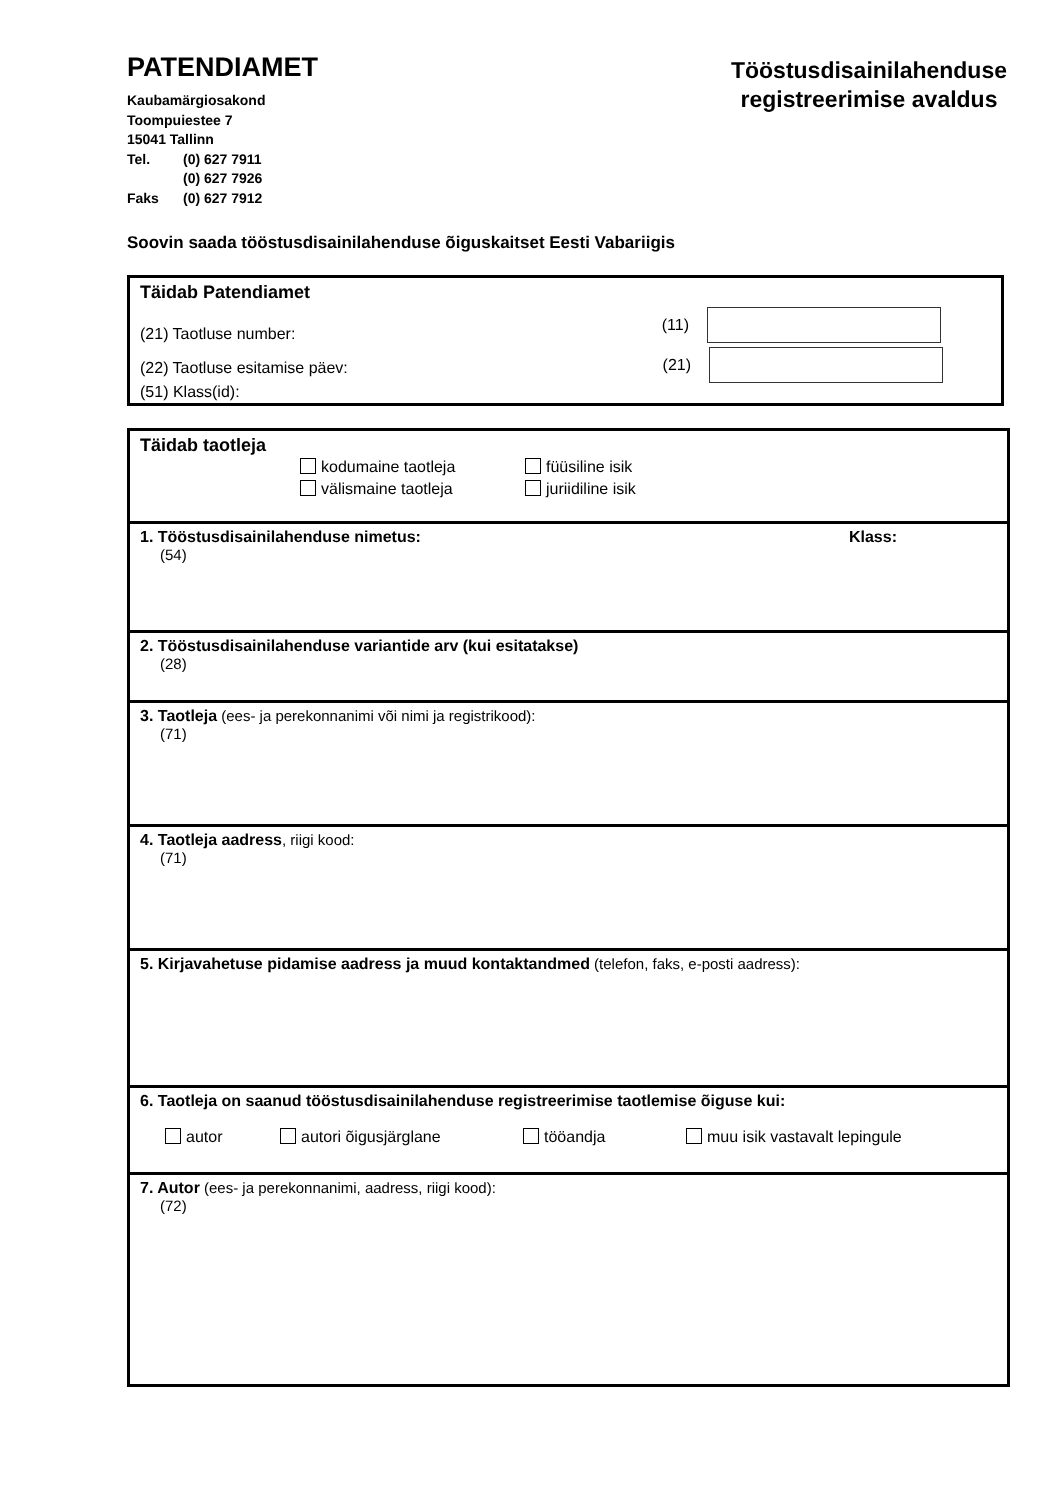PATENDIAMET
Kaubamärgiosakond
Toompuiestee 7
15041 Tallinn
Tel. (0) 627 7911
(0) 627 7926
Faks (0) 627 7912
Tööstusdisainilahenduse
registreerimise avaldus
Soovin saada tööstusdisainilahenduse õiguskaitset Eesti Vabariigis
Täidab Patendiamet
(21) Taotluse number:
(11)
(22) Taotluse esitamise päev:
(21)
(51) Klass(id):
Täidab taotleja
kodumaine taotleja
füüsiline isik
välismaine taotleja
juriidiline isik
1. Tööstusdisainilahenduse nimetus:
Klass:
(54)
2. Tööstusdisainilahenduse variantide arv (kui esitatakse)
(28)
3. Taotleja (ees- ja perekonnanimi või nimi ja registrikood):
(71)
4. Taotleja aadress, riigi kood:
(71)
5. Kirjavahetuse pidamise aadress ja muud kontaktandmed (telefon, faks, e-posti aadress):
6. Taotleja on saanud tööstusdisainilahenduse registreerimise taotlemise õiguse kui:
autor autori õigusjärglane tööandja muu isik vastavalt lepingule
7. Autor (ees- ja perekonnanimi, aadress, riigi kood):
(72)